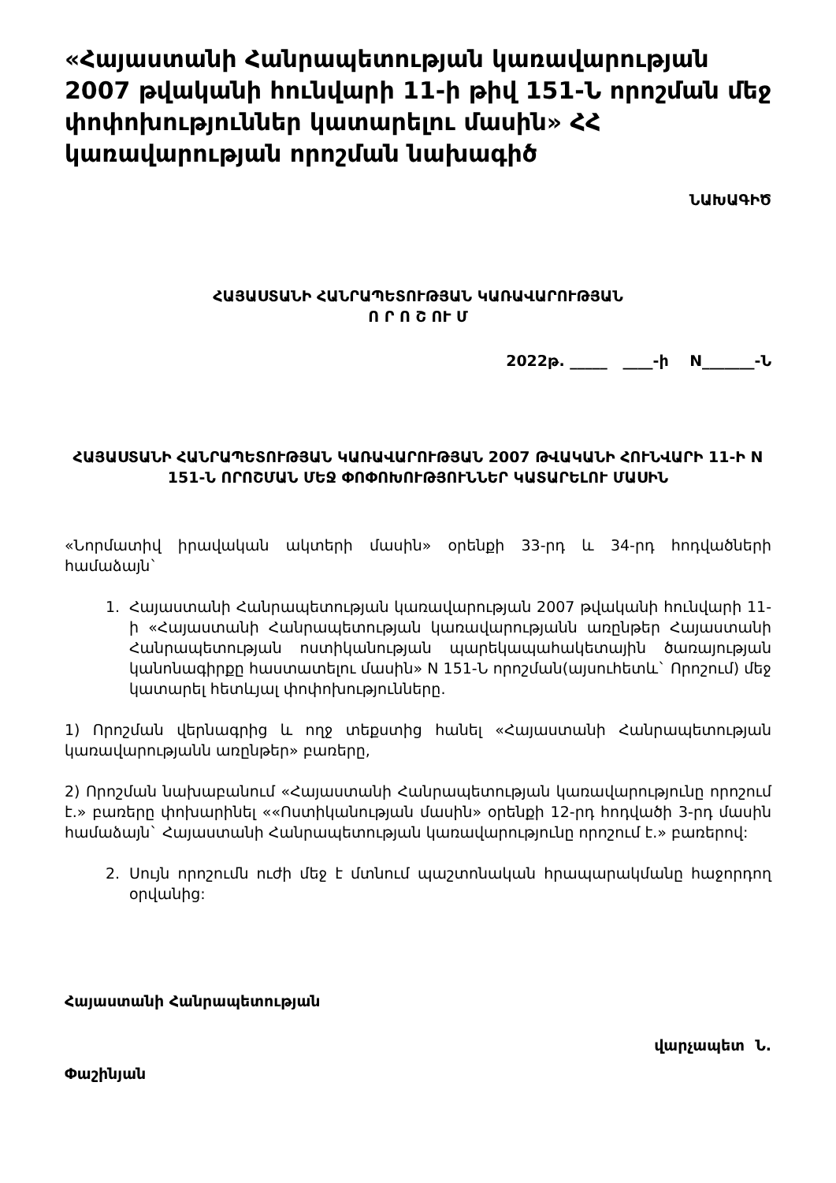«Հայաստանի Հանրապետության կառավարության 2007 թվականի հունվարի 11-ի թիվ 151-Ն որոշման մեջ փոփոխություններ կատարելու մասին» ՀՀ կառավարության որոշման նախագիծ
ՆԱԽԱԳԻԾ
ՀԱՅԱՍՏԱՆԻ ՀԱՆՐԱՊԵՏՈՒԹՅԱՆ ԿԱՌԱՎԱՐՈՒԹՅԱՆ
Ո Ր Ո Շ ՈՒ Մ
2022թ. _____ ____-ի N_______-Ն
ՀԱՅԱՍՏԱՆԻ ՀԱՆՐԱՊԵՏՈՒԹՅԱՆ ԿԱՌԱՎԱՐՈՒԹՅԱՆ 2007 ԹՎԱԿԱՆԻ ՀՈՒՆՎԱՐԻ 11-Ի N 151-Ն ՈՐՈՇՄԱՆ ՄԵՋ ՓՈՓՈԽՈՒԹՅՈՒՆՆԵՐ ԿԱՏԱՐԵԼՈՒ ՄԱՍԻՆ
«Նորմատիվ իրավական ակտերի մասին» օրենքի 33-րդ և 34-րդ հոդվածների համաձայն`
1. Հայաստանի Հանրապետության կառավարության 2007 թվականի հունվարի 11-ի «Հայաստանի Հանրապետության կառավարությանն առընթեր Հայաստանի Հանրապետության ոստիկանության պարեկապահակետային ծառայության կանոնագիրքը հաստատելու մասին» N 151-Ն որոշման(այսուհետև` Որոշում) մեջ կատարել հետևյալ փոփոխությունները.
1) Որոշման վերնագրից և ողջ տեքստից հանել «Հայաստանի Հանրապետության կառավարությանն առընթեր» բառերը,
2) Որոշման նախաբանում «Հայաստանի Հանրապետության կառավարությունը որոշում է.» բառերը փոխարինել ««Ոստիկանության մասին» օրենքի 12-րդ հոդվածի 3-րդ մասին համաձայն` Հայաստանի Հանրապետության կառավարությունը որոշում է.» բառերով:
2. Սույն որոշումն ուժի մեջ է մտնում պաշտոնական հրապարակմանը հաջորդող օրվանից:
Հայաստանի Հանրապետության
վարչապետ Ն.
Փաշինյան